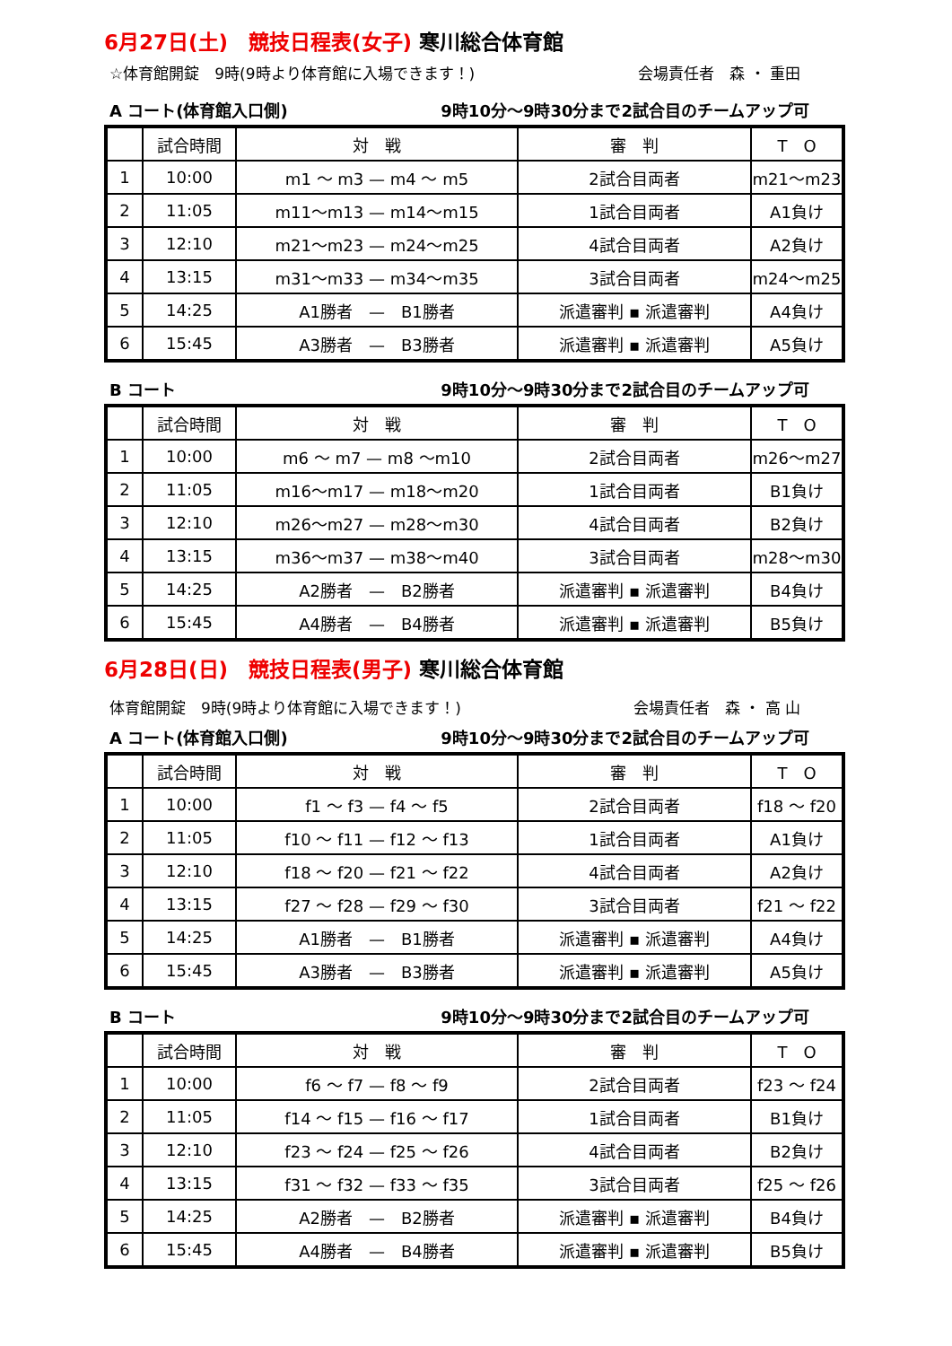6月27日(土)　競技日程表(女子) 寒川総合体育館
☆体育館開錠　9時(9時より体育館に入場できます！) 会場責任者　森 ・ 重田
A コート(体育館入口側) 9時10分～9時30分まで2試合目のチームアップ可
| | 試合時間 | 対 戦 | 審 判 | T O |
| --- | --- | --- | --- | --- |
| 1 | 10:00 | m1 ～ m3 — m4 ～ m5 | 2試合目両者 | m21～m23 |
| 2 | 11:05 | m11～m13 — m14～m15 | 1試合目両者 | A1負け |
| 3 | 12:10 | m21～m23 — m24～m25 | 4試合目両者 | A2負け |
| 4 | 13:15 | m31～m33 — m34～m35 | 3試合目両者 | m24～m25 |
| 5 | 14:25 | A1勝者 — B1勝者 | 派遣審判 ▪ 派遣審判 | A4負け |
| 6 | 15:45 | A3勝者 — B3勝者 | 派遣審判 ▪ 派遣審判 | A5負け |
B コート 9時10分～9時30分まで2試合目のチームアップ可
| | 試合時間 | 対 戦 | 審 判 | T O |
| --- | --- | --- | --- | --- |
| 1 | 10:00 | m6 ～ m7 — m8 ～m10 | 2試合目両者 | m26～m27 |
| 2 | 11:05 | m16～m17 — m18～m20 | 1試合目両者 | B1負け |
| 3 | 12:10 | m26～m27 — m28～m30 | 4試合目両者 | B2負け |
| 4 | 13:15 | m36～m37 — m38～m40 | 3試合目両者 | m28～m30 |
| 5 | 14:25 | A2勝者 — B2勝者 | 派遣審判 ▪ 派遣審判 | B4負け |
| 6 | 15:45 | A4勝者 — B4勝者 | 派遣審判 ▪ 派遣審判 | B5負け |
6月28日(日)　競技日程表(男子) 寒川総合体育館
体育館開錠　9時(9時より体育館に入場できます！) 会場責任者　森 ・ 高 山
A コート(体育館入口側) 9時10分～9時30分まで2試合目のチームアップ可
| | 試合時間 | 対 戦 | 審 判 | T O |
| --- | --- | --- | --- | --- |
| 1 | 10:00 | f1 ～ f3 — f4 ～ f5 | 2試合目両者 | f18 ～ f20 |
| 2 | 11:05 | f10 ～ f11 — f12 ～ f13 | 1試合目両者 | A1負け |
| 3 | 12:10 | f18 ～ f20 — f21 ～ f22 | 4試合目両者 | A2負け |
| 4 | 13:15 | f27 ～ f28 — f29 ～ f30 | 3試合目両者 | f21 ～ f22 |
| 5 | 14:25 | A1勝者 — B1勝者 | 派遣審判 ▪ 派遣審判 | A4負け |
| 6 | 15:45 | A3勝者 — B3勝者 | 派遣審判 ▪ 派遣審判 | A5負け |
B コート 9時10分～9時30分まで2試合目のチームアップ可
| | 試合時間 | 対 戦 | 審 判 | T O |
| --- | --- | --- | --- | --- |
| 1 | 10:00 | f6 ～ f7 — f8 ～ f9 | 2試合目両者 | f23 ～ f24 |
| 2 | 11:05 | f14 ～ f15 — f16 ～ f17 | 1試合目両者 | B1負け |
| 3 | 12:10 | f23 ～ f24 — f25 ～ f26 | 4試合目両者 | B2負け |
| 4 | 13:15 | f31 ～ f32 — f33 ～ f35 | 3試合目両者 | f25 ～ f26 |
| 5 | 14:25 | A2勝者 — B2勝者 | 派遣審判 ▪ 派遣審判 | B4負け |
| 6 | 15:45 | A4勝者 — B4勝者 | 派遣審判 ▪ 派遣審判 | B5負け |